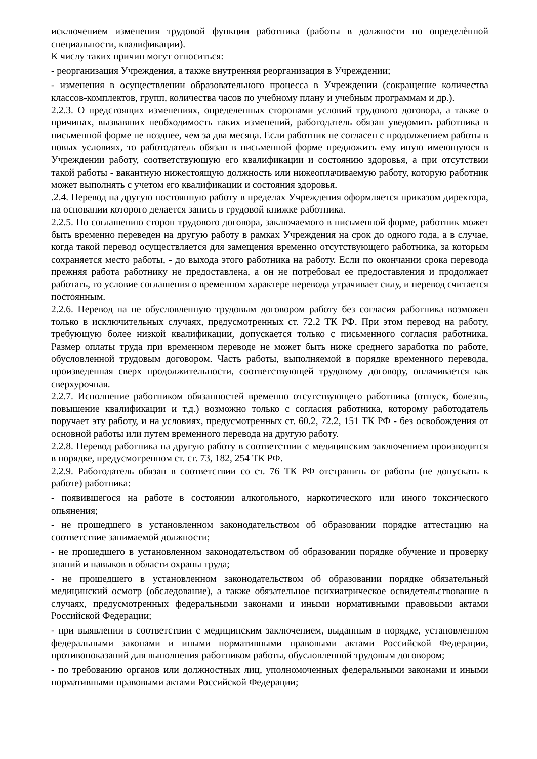исключением изменения трудовой функции работника (работы в должности по определѐнной специальности, квалификации).
К числу таких причин могут относиться:
- реорганизация Учреждения, а также внутренняя реорганизация в Учреждении;
- изменения в осуществлении образовательного процесса в Учреждении (сокращение количества классов-комплектов, групп, количества часов по учебному плану и учебным программам и др.).
2.2.3. О предстоящих изменениях, определенных сторонами условий трудового договора, а также о причинах, вызвавших необходимость таких изменений, работодатель обязан уведомить работника в письменной форме не позднее, чем за два месяца. Если работник не согласен с продолжением работы в новых условиях, то работодатель обязан в письменной форме предложить ему иную имеющуюся в Учреждении работу, соответствующую его квалификации и состоянию здоровья, а при отсутствии такой работы - вакантную нижестоящую должность или нижеоплачиваемую работу, которую работник может выполнять с учетом его квалификации и состояния здоровья.
.2.4. Перевод на другую постоянную работу в пределах Учреждения оформляется приказом директора, на основании которого делается запись в трудовой книжке работника.
2.2.5. По соглашению сторон трудового договора, заключаемого в письменной форме, работник может быть временно переведен на другую работу в рамках Учреждения на срок до одного года, а в случае, когда такой перевод осуществляется для замещения временно отсутствующего работника, за которым сохраняется место работы, - до выхода этого работника на работу. Если по окончании срока перевода прежняя работа работнику не предоставлена, а он не потребовал ее предоставления и продолжает работать, то условие соглашения о временном характере перевода утрачивает силу, и перевод считается постоянным.
2.2.6. Перевод на не обусловленную трудовым договором работу без согласия работника возможен только в исключительных случаях, предусмотренных ст. 72.2 ТК РФ. При этом перевод на работу, требующую более низкой квалификации, допускается только с письменного согласия работника. Размер оплаты труда при временном переводе не может быть ниже среднего заработка по работе, обусловленной трудовым договором. Часть работы, выполняемой в порядке временного перевода, произведенная сверх продолжительности, соответствующей трудовому договору, оплачивается как сверхурочная.
2.2.7. Исполнение работником обязанностей временно отсутствующего работника (отпуск, болезнь, повышение квалификации и т.д.) возможно только с согласия работника, которому работодатель поручает эту работу, и на условиях, предусмотренных ст. 60.2, 72.2, 151 ТК РФ - без освобождения от основной работы или путем временного перевода на другую работу.
2.2.8. Перевод работника на другую работу в соответствии с медицинским заключением производится в порядке, предусмотренном ст. ст. 73, 182, 254 ТК РФ.
2.2.9. Работодатель обязан в соответствии со ст. 76 ТК РФ отстранить от работы (не допускать к работе) работника:
- появившегося на работе в состоянии алкогольного, наркотического или иного токсического опьянения;
- не прошедшего в установленном законодательством об образовании порядке аттестацию на соответствие занимаемой должности;
- не прошедшего в установленном законодательством об образовании порядке обучение и проверку знаний и навыков в области охраны труда;
- не прошедшего в установленном законодательством об образовании порядке обязательный медицинский осмотр (обследование), а также обязательное психиатрическое освидетельствование в случаях, предусмотренных федеральными законами и иными нормативными правовыми актами Российской Федерации;
- при выявлении в соответствии с медицинским заключением, выданным в порядке, установленном федеральными законами и иными нормативными правовыми актами Российской Федерации, противопоказаний для выполнения работником работы, обусловленной трудовым договором;
- по требованию органов или должностных лиц, уполномоченных федеральными законами и иными нормативными правовыми актами Российской Федерации;